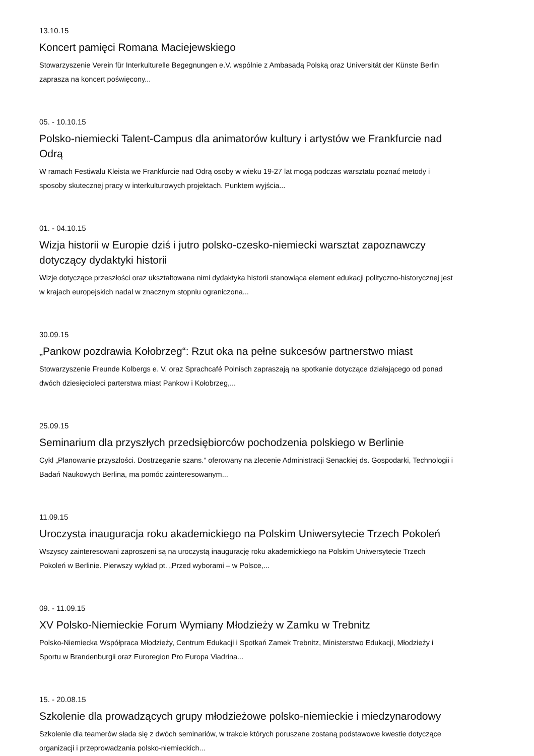13.10.15
Koncert pamięci Romana Maciejewskiego
Stowarzyszenie Verein für Interkulturelle Begegnungen e.V. wspólnie z Ambasadą Polską oraz Universität der Künste Berlin zaprasza na koncert poświęcony...
05. - 10.10.15
Polsko-niemiecki Talent-Campus dla animatorów kultury i artystów we Frankfurcie nad Odrą
W ramach Festiwalu Kleista we Frankfurcie nad Odrą osoby w wieku 19-27 lat mogą podczas warsztatu poznać metody i sposoby skutecznej pracy w interkulturowych projektach. Punktem wyjścia...
01. - 04.10.15
Wizja historii w Europie dziś i jutro polsko-czesko-niemiecki warsztat zapoznawczy dotyczący dydaktyki historii
Wizje dotyczące przeszłości oraz ukształtowana nimi dydaktyka historii stanowiąca element edukacji polityczno-historycznej jest w krajach europejskich nadal w znacznym stopniu ograniczona...
30.09.15
„Pankow pozdrawia Kołobrzeg“: Rzut oka na pełne sukcesów partnerstwo miast
Stowarzyszenie Freunde Kolbergs e. V. oraz Sprachcafé Polnisch zapraszają na spotkanie dotyczące działającego od ponad dwóch dziesięcioleci parterstwa miast Pankow i Kołobrzeg,...
25.09.15
Seminarium dla przyszłych przedsiębiorców pochodzenia polskiego w Berlinie
Cykl „Planowanie przyszłości. Dostrzeganie szans.“ oferowany na zlecenie Administracji Senackiej ds. Gospodarki, Technologii i Badań Naukowych Berlina, ma pomóc zainteresowanym...
11.09.15
Uroczysta inauguracja roku akademickiego na Polskim Uniwersytecie Trzech Pokoleń
Wszyscy zainteresowani zaproszeni są na uroczystą inaugurację roku akademickiego na Polskim Uniwersytecie Trzech Pokoleń w Berlinie. Pierwszy wykład pt. „Przed wyborami – w Polsce,...
09. - 11.09.15
XV Polsko-Niemieckie Forum Wymiany Młodzieży w Zamku w Trebnitz
Polsko-Niemiecka Współpraca Młodzieży, Centrum Edukacji i Spotkań Zamek Trebnitz, Ministerstwo Edukacji, Młodzieży i Sportu w Brandenburgii oraz Euroregion Pro Europa Viadrina...
15. - 20.08.15
Szkolenie dla prowadzących grupy młodzieżowe polsko-niemieckie i miedzynarodowy
Szkolenie dla teamerów słada się z dwóch seminariów, w trakcie których poruszane zostaną podstawowe kwestie dotyczące organizacji i przeprowadzania polsko-niemieckich...